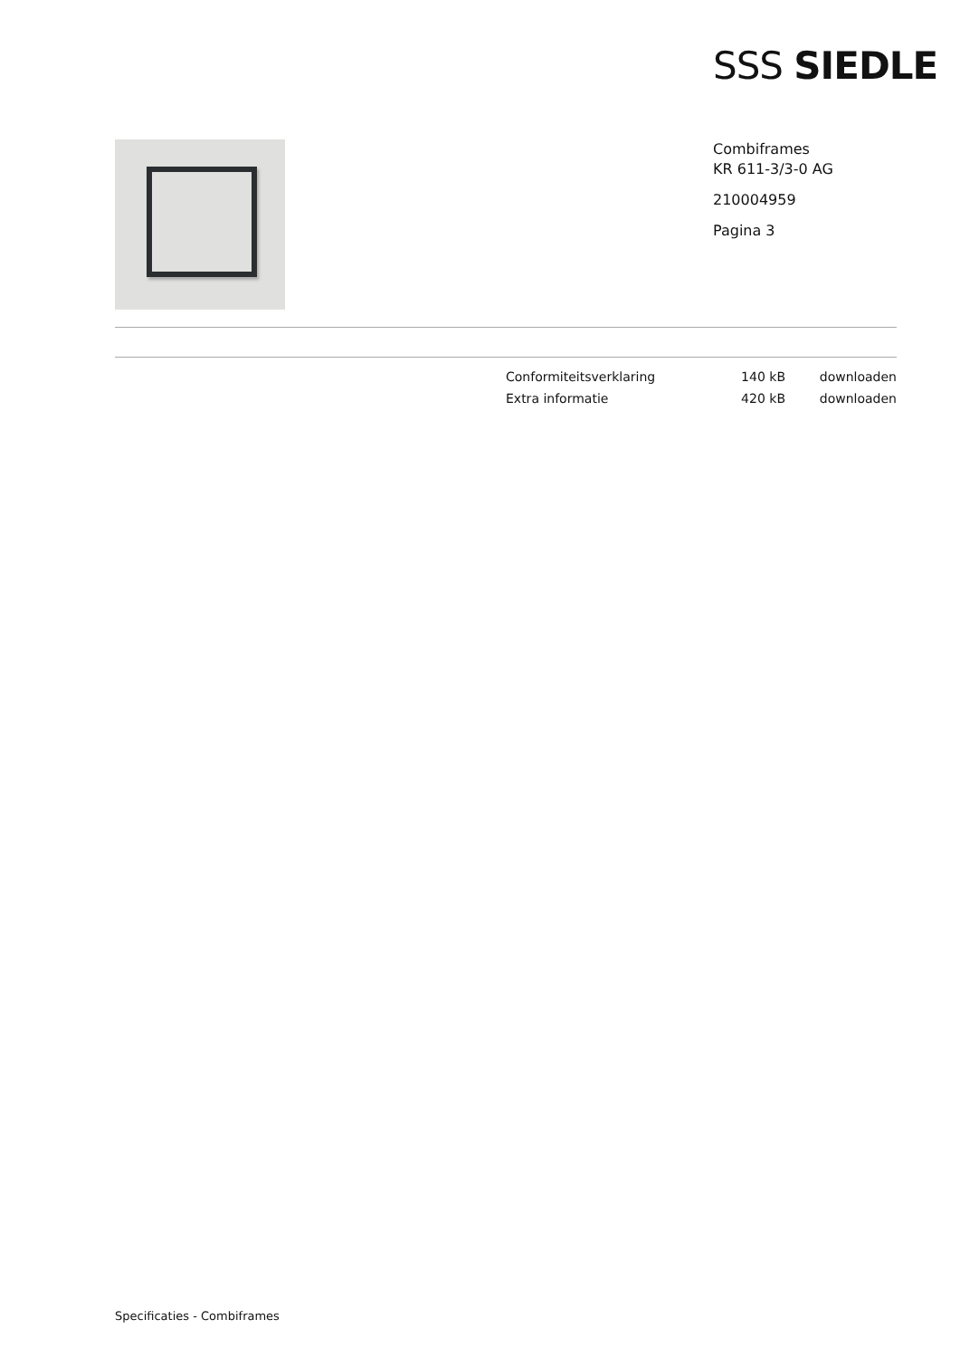SSS SIEDLE
Combiframes
KR 611-3/3-0 AG
210004959
Pagina 3
| Conformiteitsverklaring | 140 kB | downloaden |
| Extra informatie | 420 kB | downloaden |
Specificaties - Combiframes